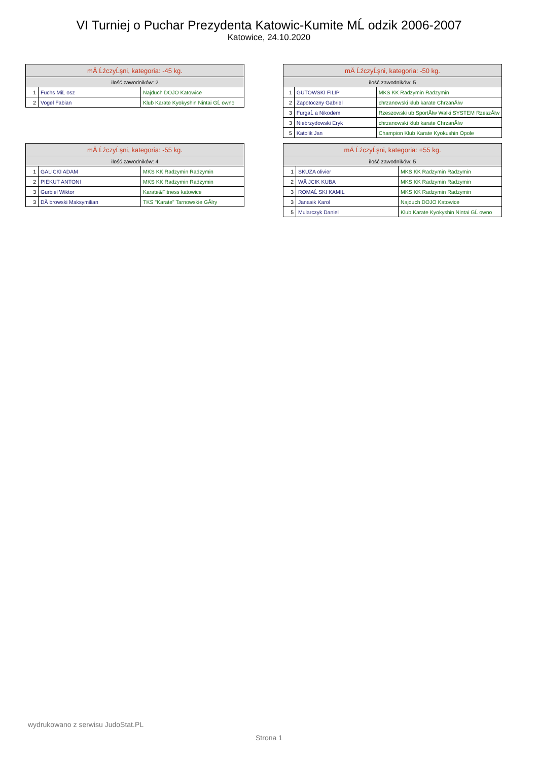VI Turniej o Puchar Prezydenta Katowic-Kumite MĹ odzik 2006-2007
Katowice, 24.10.2020
| mÄ ĹźczyĹşni, kategoria: -45 kg. | | |
| --- | --- | --- |
| ilość zawodników: 2 | | |
| 1 | Fuchs MiĹ osz | Najduch DOJO Katowice |
| 2 | Vogel Fabian | Klub Karate Kyokyshin Nintai GĹ owno |
| mÄ ĹźczyĹşni, kategoria: -50 kg. | | |
| --- | --- | --- |
| ilość zawodników: 5 | | |
| 1 | GUTOWSKI FILIP | MKS KK Radzymin Radzymin |
| 2 | Zapotoczny Gabriel | chrzanowski klub karate ChrzanĂłw |
| 3 | FurgaĹ a Nikodem | Rzeszowski ub SportĂłw Walki SYSTEM RzeszĂłw |
| 3 | Niebrzydowski Eryk | chrzanowski klub karate ChrzanĂłw |
| 5 | Katolik Jan | Champion Klub Karate Kyokushin Opole |
| mÄ ĹźczyĹşni, kategoria: -55 kg. | | |
| --- | --- | --- |
| ilość zawodników: 4 | | |
| 1 | GALICKI ADAM | MKS KK Radzymin Radzymin |
| 2 | PIEKUT ANTONI | MKS KK Radzymin Radzymin |
| 3 | Gurbiel Wiktor | Karate&Fitness katowice |
| 3 | DÄ browski Maksymilian | TKS "Karate" Tarnowskie GĂłry |
| mÄ ĹźczyĹşni, kategoria: +55 kg. | | |
| --- | --- | --- |
| ilość zawodników: 5 | | |
| 1 | SKUZA olivier | MKS KK Radzymin Radzymin |
| 2 | WÄ JCIK KUBA | MKS KK Radzymin Radzymin |
| 3 | ROMAĹ SKI KAMIL | MKS KK Radzymin Radzymin |
| 3 | Janasik Karol | Najduch DOJO Katowice |
| 5 | Mularczyk Daniel | Klub Karate Kyokyshin Nintai GĹ owno |
wydrukowano z serwisu JudoStat.PL
Strona 1